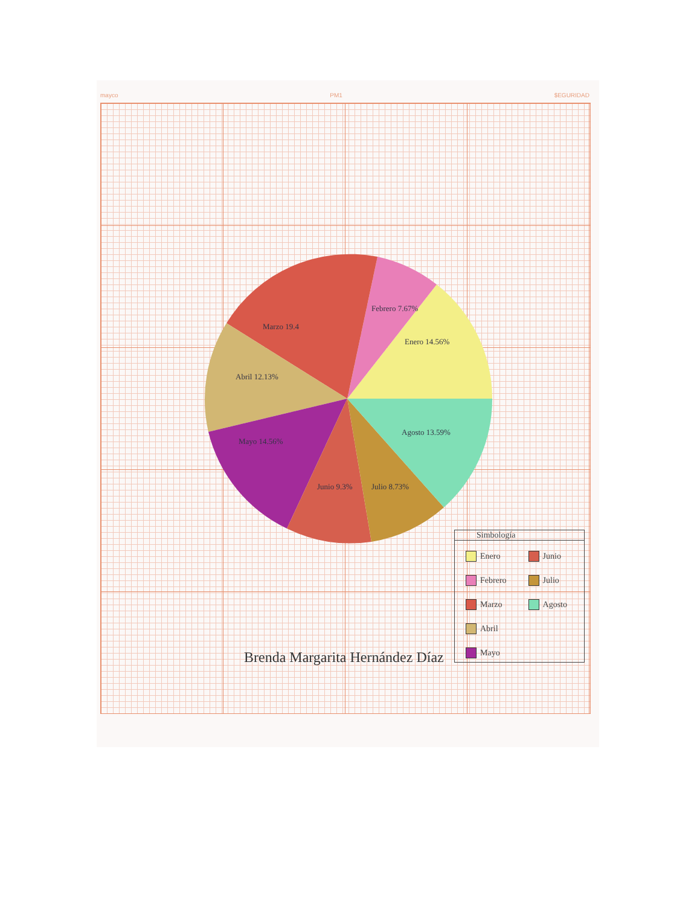mayco PM1 $EGURIDAD
Enero 14.56%
Febrero 7.67%
Marzo 19.4
Abril 12.13%
Mayo 14.56%
Junio 9.3%
Julio 8.73%
Agosto 13.59%
Simbología
Enero
Febrero
Marzo
Abril
Mayo
Junio
Julio
Agosto
Brenda Margarita Hernández Díaz